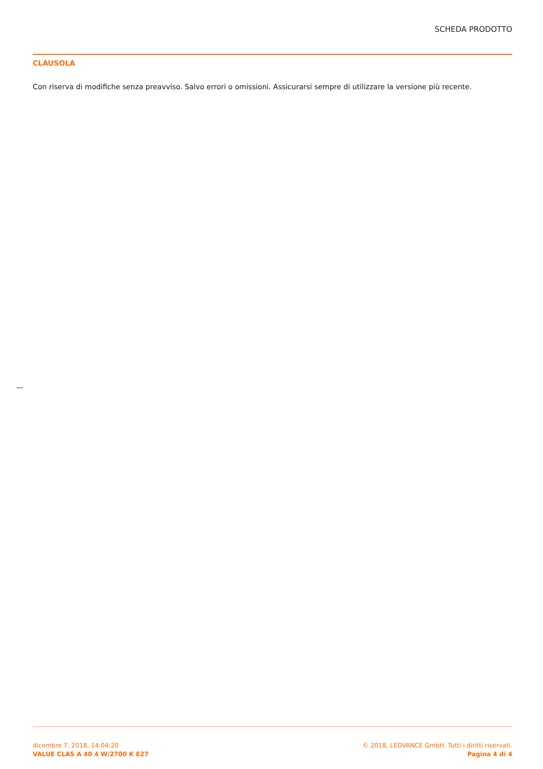SCHEDA PRODOTTO
CLAUSOLA
Con riserva di modifiche senza preavviso. Salvo errori o omissioni. Assicurarsi sempre di utilizzare la versione più recente.
dicembre 7, 2018, 14:04:20
VALUE CLAS A 40 4 W/2700 K E27
© 2018, LEDVANCE GmbH. Tutti i diritti riservati.
Pagina 4 di 4